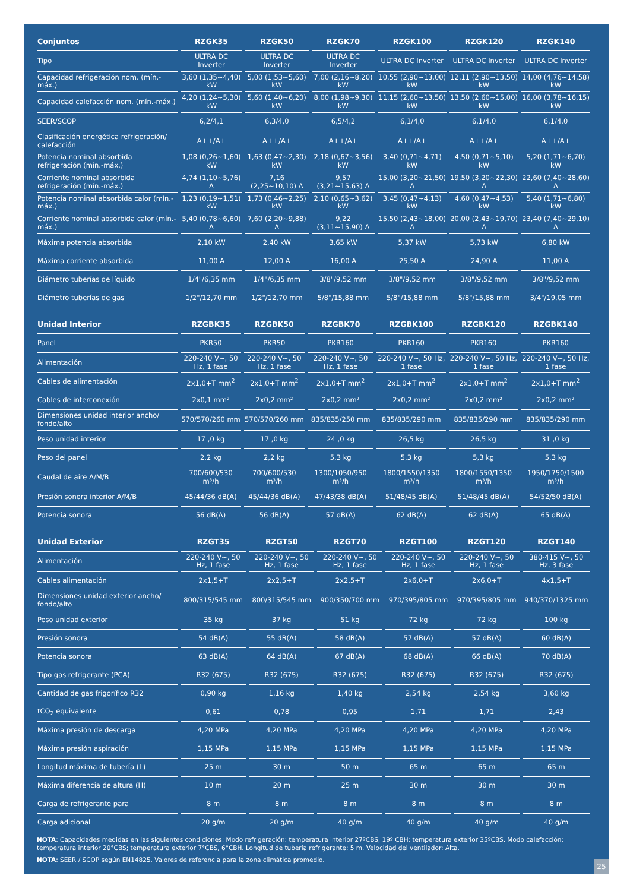| Conjuntos | RZGK35 | RZGK50 | RZGK70 | RZGK100 | RZGK120 | RZGK140 |
| --- | --- | --- | --- | --- | --- | --- |
| Tipo | ULTRA DC Inverter | ULTRA DC Inverter | ULTRA DC Inverter | ULTRA DC Inverter | ULTRA DC Inverter | ULTRA DC Inverter |
| Capacidad refrigeración nom. (mín.-máx.) | 3,60 (1,35~4,40) kW | 5,00 (1,53~5,60) kW | 7,00 (2,16~8,20) kW | 10,55 (2,90~13,00) kW | 12,11 (2,90~13,50) kW | 14,00 (4,76~14,58) kW |
| Capacidad calefacción nom. (mín.-máx.) | 4,20 (1,24~5,30) kW | 5,60 (1,40~6,20) kW | 8,00 (1,98~9,30) kW | 11,15 (2,60~13,50) kW | 13,50 (2,60~15,00) kW | 16,00 (3,78~16,15) kW |
| SEER/SCOP | 6,2/4,1 | 6,3/4,0 | 6,5/4,2 | 6,1/4,0 | 6,1/4,0 | 6,1/4,0 |
| Clasificación energética refrigeración/ calefacción | A++/A+ | A++/A+ | A++/A+ | A++/A+ | A++/A+ | A++/A+ |
| Potencia nominal absorbida refrigeración (mín.-máx.) | 1,08 (0,26~1,60) kW | 1,63 (0,47~2,30) kW | 2,18 (0,67~3,56) kW | 3,40 (0,71~4,71) kW | 4,50 (0,71~5,10) kW | 5,20 (1,71~6,70) kW |
| Corriente nominal absorbida refrigeración (mín.-máx.) | 4,74 (1,10~5,76) A | 7,16 (2,25~10,10) A | 9,57 (3,21~15,63) A | 15,00 (3,20~21,50) A | 19,50 (3,20~22,30) A | 22,60 (7,40~28,60) A |
| Potencia nominal absorbida calor (mín.-máx.) | 1,23 (0,19~1,51) kW | 1,73 (0,46~2,25) kW | 2,10 (0,65~3,62) kW | 3,45 (0,47~4,13) kW | 4,60 (0,47~4,53) kW | 5,40 (1,71~6,80) kW |
| Corriente nominal absorbida calor (mín.-máx.) | 5,40 (0,78~6,60) A | 7,60 (2,20~9,88) A | 9,22 (3,11~15,90) A | 15,50 (2,43~18,00) A | 20,00 (2,43~19,70) A | 23,40 (7,40~29,10) A |
| Máxima potencia absorbida | 2,10 kW | 2,40 kW | 3,65 kW | 5,37 kW | 5,73 kW | 6,80 kW |
| Máxima corriente absorbida | 11,00 A | 12,00 A | 16,00 A | 25,50 A | 24,90 A | 11,00 A |
| Diámetro tuberías de líquido | 1/4"/6,35 mm | 1/4"/6,35 mm | 3/8"/9,52 mm | 3/8"/9,52 mm | 3/8"/9,52 mm | 3/8"/9,52 mm |
| Diámetro tuberías de gas | 1/2"/12,70 mm | 1/2"/12,70 mm | 5/8"/15,88 mm | 5/8"/15,88 mm | 5/8"/15,88 mm | 3/4"/19,05 mm |
| Unidad Interior | RZGBK35 | RZGBK50 | RZGBK70 | RZGBK100 | RZGBK120 | RZGBK140 |
| --- | --- | --- | --- | --- | --- | --- |
| Panel | PKR50 | PKR50 | PKR160 | PKR160 | PKR160 | PKR160 |
| Alimentación | 220-240 V~, 50 Hz, 1 fase | 220-240 V~, 50 Hz, 1 fase | 220-240 V~, 50 Hz, 1 fase | 220-240 V~, 50 Hz, 1 fase | 220-240 V~, 50 Hz, 1 fase | 220-240 V~, 50 Hz, 1 fase |
| Cables de alimentación | 2x1,0+T mm<sup>2</sup> | 2x1,0+T mm<sup>2</sup> | 2x1,0+T mm<sup>2</sup> | 2x1,0+T mm<sup>2</sup> | 2x1,0+T mm<sup>2</sup> | 2x1,0+T mm<sup>2</sup> |
| Cables de interconexión | 2x0,1 mm² | 2x0,2 mm² | 2x0,2 mm² | 2x0,2 mm² | 2x0,2 mm² | 2x0,2 mm² |
| Dimensiones unidad interior ancho/ fondo/alto | 570/570/260 mm | 570/570/260 mm | 835/835/250 mm | 835/835/290 mm | 835/835/290 mm | 835/835/290 mm |
| Peso unidad interior | 17 ,0 kg | 17 ,0 kg | 24 ,0 kg | 26,5 kg | 26,5 kg | 31 ,0 kg |
| Peso del panel | 2,2 kg | 2,2 kg | 5,3 kg | 5,3 kg | 5,3 kg | 5,3 kg |
| Caudal de aire A/M/B | 700/600/530 m³/h | 700/600/530 m³/h | 1300/1050/950 m³/h | 1800/1550/1350 m³/h | 1800/1550/1350 m³/h | 1950/1750/1500 m³/h |
| Presión sonora interior A/M/B | 45/44/36 dB(A) | 45/44/36 dB(A) | 47/43/38 dB(A) | 51/48/45 dB(A) | 51/48/45 dB(A) | 54/52/50 dB(A) |
| Potencia sonora | 56 dB(A) | 56 dB(A) | 57 dB(A) | 62 dB(A) | 62 dB(A) | 65 dB(A) |
| Unidad Exterior | RZGT35 | RZGT50 | RZGT70 | RZGT100 | RZGT120 | RZGT140 |
| --- | --- | --- | --- | --- | --- | --- |
| Alimentación | 220-240 V~, 50 Hz, 1 fase | 220-240 V~, 50 Hz, 1 fase | 220-240 V~, 50 Hz, 1 fase | 220-240 V~, 50 Hz, 1 fase | 220-240 V~, 50 Hz, 1 fase | 380-415 V~, 50 Hz, 3 fase |
| Cables alimentación | 2x1,5+T | 2x2,5+T | 2x2,5+T | 2x6,0+T | 2x6,0+T | 4x1,5+T |
| Dimensiones unidad exterior ancho/ fondo/alto | 800/315/545 mm | 800/315/545 mm | 900/350/700 mm | 970/395/805 mm | 970/395/805 mm | 940/370/1325 mm |
| Peso unidad exterior | 35 kg | 37 kg | 51 kg | 72 kg | 72 kg | 100 kg |
| Presión sonora | 54 dB(A) | 55 dB(A) | 58 dB(A) | 57 dB(A) | 57 dB(A) | 60 dB(A) |
| Potencia sonora | 63 dB(A) | 64 dB(A) | 67 dB(A) | 68 dB(A) | 66 dB(A) | 70 dB(A) |
| Tipo gas refrigerante (PCA) | R32 (675) | R32 (675) | R32 (675) | R32 (675) | R32 (675) | R32 (675) |
| Cantidad de gas frigorífico R32 | 0,90 kg | 1,16 kg | 1,40 kg | 2,54 kg | 2,54 kg | 3,60 kg |
| tCO<sub>2</sub> equivalente | 0,61 | 0,78 | 0,95 | 1,71 | 1,71 | 2,43 |
| Máxima presión de descarga | 4,20 MPa | 4,20 MPa | 4,20 MPa | 4,20 MPa | 4,20 MPa | 4,20 MPa |
| Máxima presión aspiración | 1,15 MPa | 1,15 MPa | 1,15 MPa | 1,15 MPa | 1,15 MPa | 1,15 MPa |
| Longitud máxima de tubería (L) | 25 m | 30 m | 50 m | 65 m | 65 m | 65 m |
| Máxima diferencia de altura (H) | 10 m | 20 m | 25 m | 30 m | 30 m | 30 m |
| Carga de refrigerante para | 8 m | 8 m | 8 m | 8 m | 8 m | 8 m |
| Carga adicional | 20 g/m | 20 g/m | 40 g/m | 40 g/m | 40 g/m | 40 g/m |
NOTA: Capacidades medidas en las siguientes condiciones: Modo refrigeración: temperatura interior 27ºCBS, 19º CBH; temperatura exterior 35ºCBS. Modo calefacción: temperatura interior 20°CBS; temperatura exterior 7°CBS, 6°CBH. Longitud de tubería refrigerante: 5 m. Velocidad del ventilador: Alta.
NOTA: SEER / SCOP según EN14825. Valores de referencia para la zona climática promedio.
25